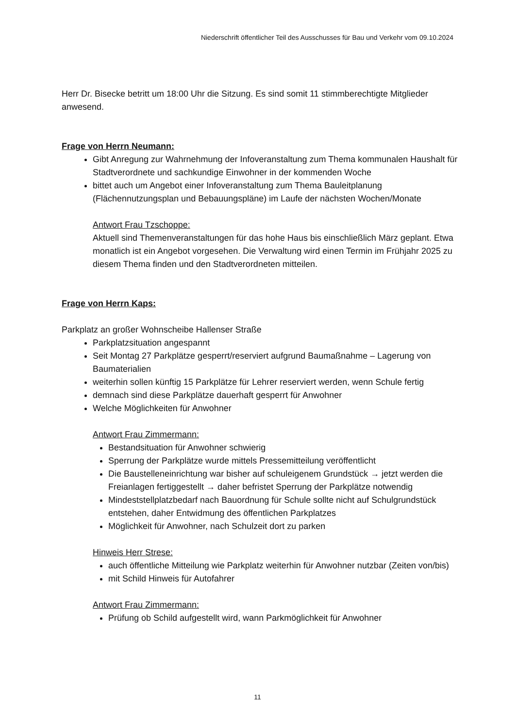Niederschrift öffentlicher Teil des Ausschusses für Bau und Verkehr vom 09.10.2024
Herr Dr. Bisecke betritt um 18:00 Uhr die Sitzung. Es sind somit 11 stimmberechtigte Mitglieder anwesend.
Frage von Herrn Neumann:
Gibt Anregung zur Wahrnehmung der Infoveranstaltung zum Thema kommunalen Haushalt für Stadtverordnete und sachkundige Einwohner in der kommenden Woche
bittet auch um Angebot einer Infoveranstaltung zum Thema Bauleitplanung (Flächennutzungsplan und Bebauungspläne) im Laufe der nächsten Wochen/Monate
Antwort Frau Tzschoppe:
Aktuell sind Themenveranstaltungen für das hohe Haus bis einschließlich März geplant. Etwa monatlich ist ein Angebot vorgesehen. Die Verwaltung wird einen Termin im Frühjahr 2025 zu diesem Thema finden und den Stadtverordneten mitteilen.
Frage von Herrn Kaps:
Parkplatz an großer Wohnscheibe Hallenser Straße
Parkplatzsituation angespannt
Seit Montag 27 Parkplätze gesperrt/reserviert aufgrund Baumaßnahme – Lagerung von Baumaterialien
weiterhin sollen künftig 15 Parkplätze für Lehrer reserviert werden, wenn Schule fertig
demnach sind diese Parkplätze dauerhaft gesperrt für Anwohner
Welche Möglichkeiten für Anwohner
Antwort Frau Zimmermann:
Bestandsituation für Anwohner schwierig
Sperrung der Parkplätze wurde mittels Pressemitteilung veröffentlicht
Die Baustelleneinrichtung war bisher auf schuleigenem Grundstück → jetzt werden die Freianlagen fertiggestellt → daher befristet Sperrung der Parkplätze notwendig
Mindeststellplatzbedarf nach Bauordnung für Schule sollte nicht auf Schulgrundstück entstehen, daher Entwidmung des öffentlichen Parkplatzes
Möglichkeit für Anwohner, nach Schulzeit dort zu parken
Hinweis Herr Strese:
auch öffentliche Mitteilung wie Parkplatz weiterhin für Anwohner nutzbar (Zeiten von/bis)
mit Schild Hinweis für Autofahrer
Antwort Frau Zimmermann:
Prüfung ob Schild aufgestellt wird, wann Parkmöglichkeit für Anwohner
11